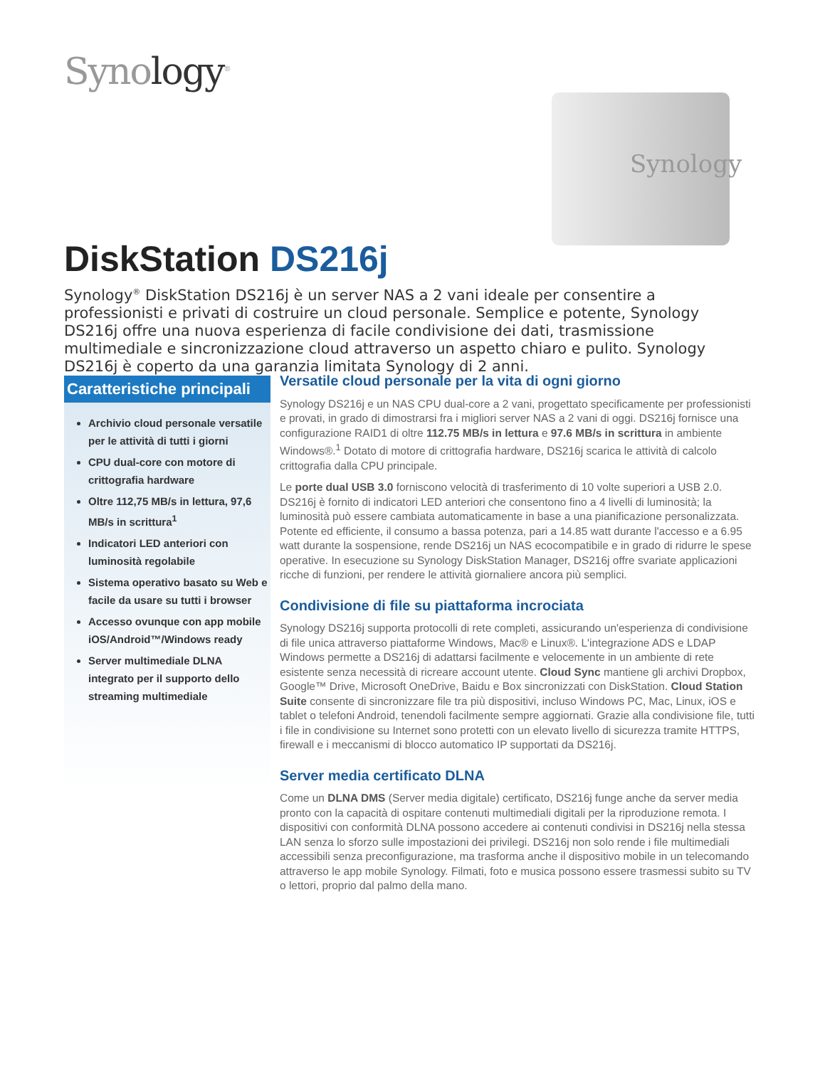Synology<sup>®</sup>
Synology
DiskStation DS216j
Synology<sup>®</sup> DiskStation DS216j è un server NAS a 2 vani ideale per consentire a professionisti e privati di costruire un cloud personale. Semplice e potente, Synology DS216j offre una nuova esperienza di facile condivisione dei dati, trasmissione multimediale e sincronizzazione cloud attraverso un aspetto chiaro e pulito. Synology DS216j è coperto da una garanzia limitata Synology di 2 anni.
Caratteristiche principali
Archivio cloud personale versatile per le attività di tutti i giorni
CPU dual-core con motore di crittografia hardware
Oltre 112,75 MB/s in lettura, 97,6 MB/s in scrittura<sup>1</sup>
Indicatori LED anteriori con luminosità regolabile
Sistema operativo basato su Web e facile da usare su tutti i browser
Accesso ovunque con app mobile iOS/Android™/Windows ready
Server multimediale DLNA integrato per il supporto dello streaming multimediale
Versatile cloud personale per la vita di ogni giorno
Synology DS216j e un NAS CPU dual-core a 2 vani, progettato specificamente per professionisti e provati, in grado di dimostrarsi fra i migliori server NAS a 2 vani di oggi. DS216j fornisce una configurazione RAID1 di oltre 112.75 MB/s in lettura e 97.6 MB/s in scrittura in ambiente Windows®.<sup>1</sup> Dotato di motore di crittografia hardware, DS216j scarica le attività di calcolo crittografia dalla CPU principale.
Le porte dual USB 3.0 forniscono velocità di trasferimento di 10 volte superiori a USB 2.0. DS216j è fornito di indicatori LED anteriori che consentono fino a 4 livelli di luminosità; la luminosità può essere cambiata automaticamente in base a una pianificazione personalizzata. Potente ed efficiente, il consumo a bassa potenza, pari a 14.85 watt durante l'accesso e a 6.95 watt durante la sospensione, rende DS216j un NAS ecocompatibile e in grado di ridurre le spese operative. In esecuzione su Synology DiskStation Manager, DS216j offre svariate applicazioni ricche di funzioni, per rendere le attività giornaliere ancora più semplici.
Condivisione di file su piattaforma incrociata
Synology DS216j supporta protocolli di rete completi, assicurando un'esperienza di condivisione di file unica attraverso piattaforme Windows, Mac® e Linux®. L'integrazione ADS e LDAP Windows permette a DS216j di adattarsi facilmente e velocemente in un ambiente di rete esistente senza necessità di ricreare account utente. Cloud Sync mantiene gli archivi Dropbox, Google™ Drive, Microsoft OneDrive, Baidu e Box sincronizzati con DiskStation. Cloud Station Suite consente di sincronizzare file tra più dispositivi, incluso Windows PC, Mac, Linux, iOS e tablet o telefoni Android, tenendoli facilmente sempre aggiornati. Grazie alla condivisione file, tutti i file in condivisione su Internet sono protetti con un elevato livello di sicurezza tramite HTTPS, firewall e i meccanismi di blocco automatico IP supportati da DS216j.
Server media certificato DLNA
Come un DLNA DMS (Server media digitale) certificato, DS216j funge anche da server media pronto con la capacità di ospitare contenuti multimediali digitali per la riproduzione remota. I dispositivi con conformità DLNA possono accedere ai contenuti condivisi in DS216j nella stessa LAN senza lo sforzo sulle impostazioni dei privilegi. DS216j non solo rende i file multimediali accessibili senza preconfigurazione, ma trasforma anche il dispositivo mobile in un telecomando attraverso le app mobile Synology. Filmati, foto e musica possono essere trasmessi subito su TV o lettori, proprio dal palmo della mano.